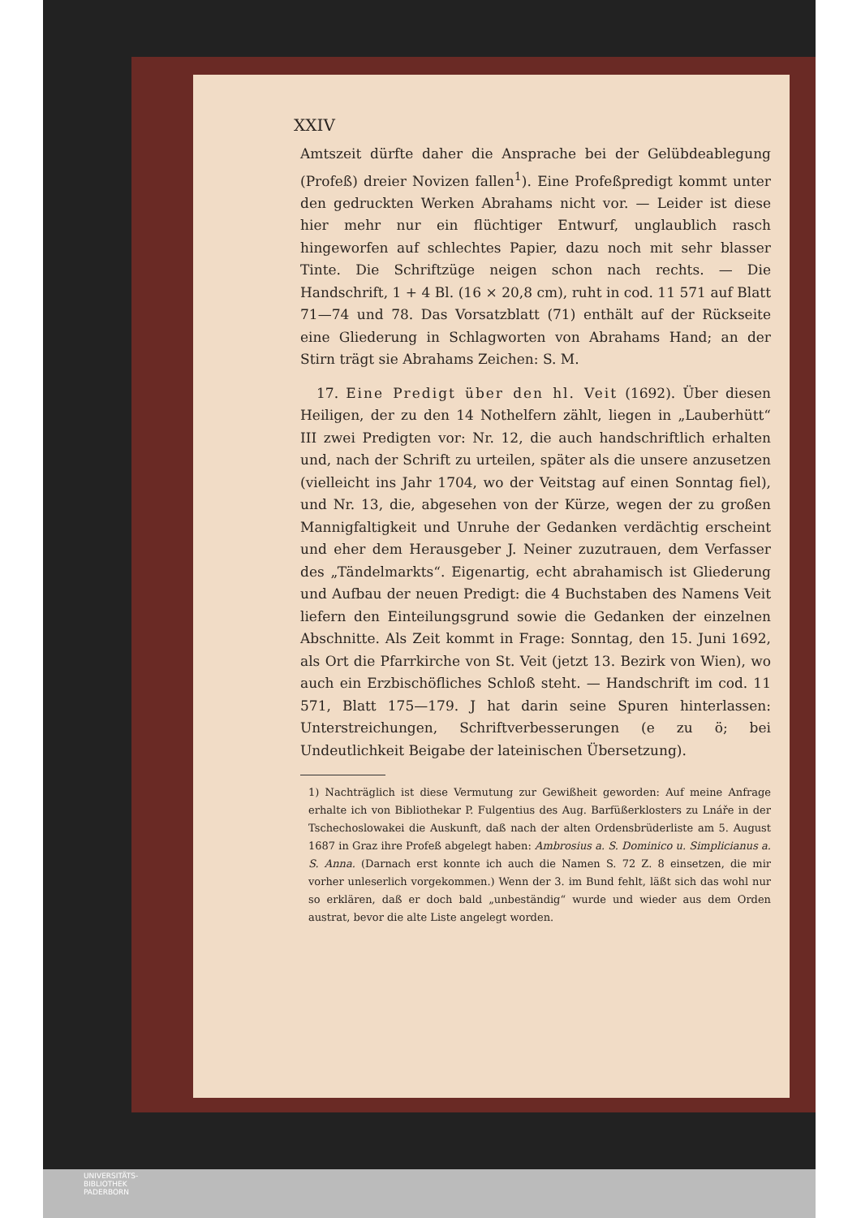XXIV
Amtszeit dürfte daher die Ansprache bei der Gelübdeablegung (Profeß) dreier Novizen fallen<sup>1</sup>). Eine Profeßpredigt kommt unter den gedruckten Werken Abrahams nicht vor. — Leider ist diese hier mehr nur ein flüchtiger Entwurf, unglaublich rasch hingeworfen auf schlechtes Papier, dazu noch mit sehr blasser Tinte. Die Schriftzüge neigen schon nach rechts. — Die Handschrift, 1 + 4 Bl. (16 × 20,8 cm), ruht in cod. 11 571 auf Blatt 71—74 und 78. Das Vorsatzblatt (71) enthält auf der Rückseite eine Gliederung in Schlagworten von Abrahams Hand; an der Stirn trägt sie Abrahams Zeichen: S. M.
17. Eine Predigt über den hl. Veit (1692). Über diesen Heiligen, der zu den 14 Nothelfern zählt, liegen in „Lauberhütt“ III zwei Predigten vor: Nr. 12, die auch handschriftlich erhalten und, nach der Schrift zu urteilen, später als die unsere anzusetzen (vielleicht ins Jahr 1704, wo der Veitstag auf einen Sonntag fiel), und Nr. 13, die, abgesehen von der Kürze, wegen der zu großen Mannigfaltigkeit und Unruhe der Gedanken verdächtig erscheint und eher dem Herausgeber J. Neiner zuzutrauen, dem Verfasser des „Tändelmarkts“. Eigenartig, echt abrahamisch ist Gliederung und Aufbau der neuen Predigt: die 4 Buchstaben des Namens Veit liefern den Einteilungsgrund sowie die Gedanken der einzelnen Abschnitte. Als Zeit kommt in Frage: Sonntag, den 15. Juni 1692, als Ort die Pfarrkirche von St. Veit (jetzt 13. Bezirk von Wien), wo auch ein Erzbischöfliches Schloß steht. — Handschrift im cod. 11 571, Blatt 175—179. J hat darin seine Spuren hinterlassen: Unterstreichungen, Schriftverbesserungen (e zu ö; bei Undeutlichkeit Beigabe der lateinischen Übersetzung).
1) Nachträglich ist diese Vermutung zur Gewißheit geworden: Auf meine Anfrage erhalte ich von Bibliothekar P. Fulgentius des Aug. Barfüßerklosters zu Lnáře in der Tschechoslowakei die Auskunft, daß nach der alten Ordensbrüderliste am 5. August 1687 in Graz ihre Profeß abgelegt haben: Ambrosius a. S. Dominico u. Simplicianus a. S. Anna. (Darnach erst konnte ich auch die Namen S. 72 Z. 8 einsetzen, die mir vorher unleserlich vorgekommen.) Wenn der 3. im Bund fehlt, läßt sich das wohl nur so erklären, daß er doch bald „unbeständig“ wurde und wieder aus dem Orden austrat, bevor die alte Liste angelegt worden.
UNIVERSITÄTS-
BIBLIOTHEK
PADERBORN